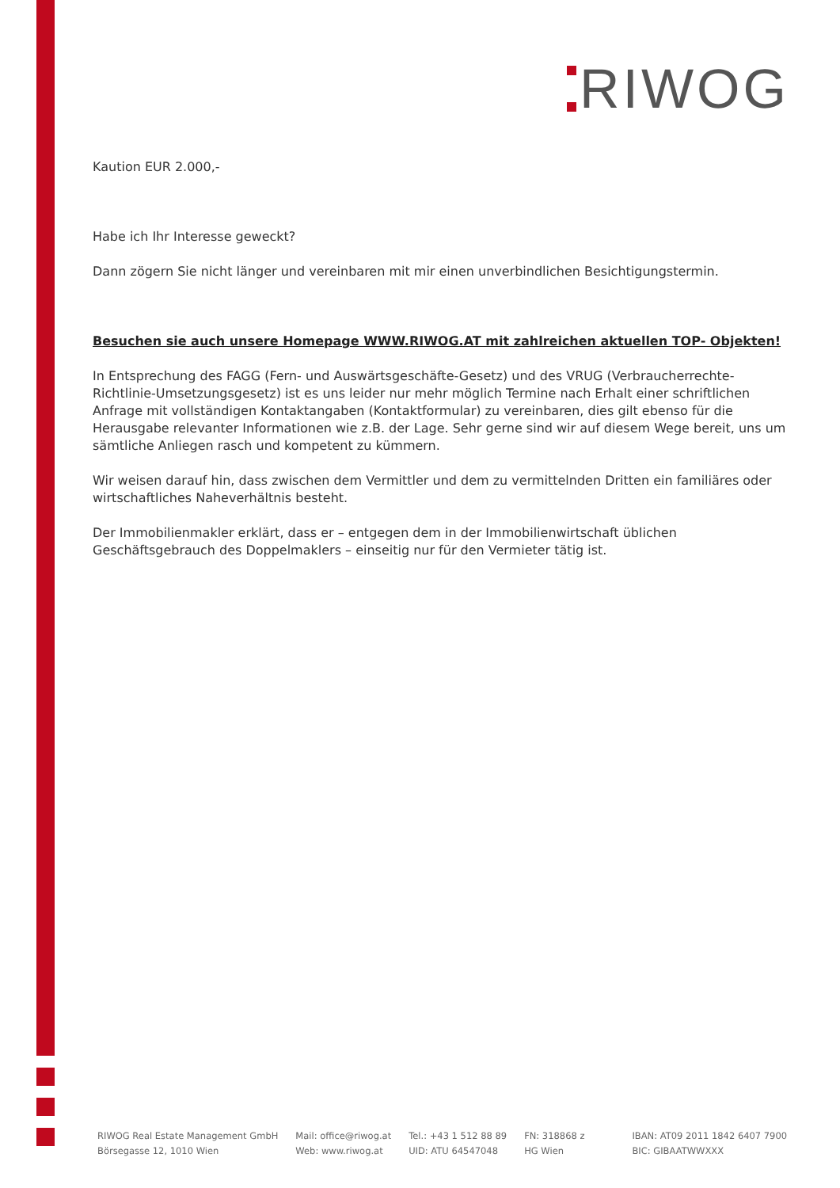RIWOG
Kaution EUR 2.000,-
Habe ich Ihr Interesse geweckt?
Dann zögern Sie nicht länger und vereinbaren mit mir einen unverbindlichen Besichtigungstermin.
Besuchen sie auch unsere Homepage WWW.RIWOG.AT mit zahlreichen aktuellen TOP- Objekten!
In Entsprechung des FAGG (Fern- und Auswärtsgeschäfte-Gesetz) und des VRUG (Verbraucherrechte-Richtlinie-Umsetzungsgesetz) ist es uns leider nur mehr möglich Termine nach Erhalt einer schriftlichen Anfrage mit vollständigen Kontaktangaben (Kontaktformular) zu vereinbaren, dies gilt ebenso für die Herausgabe relevanter Informationen wie z.B. der Lage. Sehr gerne sind wir auf diesem Wege bereit, uns um sämtliche Anliegen rasch und kompetent zu kümmern.
Wir weisen darauf hin, dass zwischen dem Vermittler und dem zu vermittelnden Dritten ein familiäres oder wirtschaftliches Naheverhältnis besteht.
Der Immobilienmakler erklärt, dass er – entgegen dem in der Immobilienwirtschaft üblichen Geschäftsgebrauch des Doppelmaklers – einseitig nur für den Vermieter tätig ist.
RIWOG Real Estate Management GmbH
Börsegasse 12, 1010 Wien
Mail: office@riwog.at
Web: www.riwog.at
Tel.: +43 1 512 88 89
UID: ATU 64547048
FN: 318868 z
HG Wien
IBAN: AT09 2011 1842 6407 7900
BIC: GIBAATWWXXX